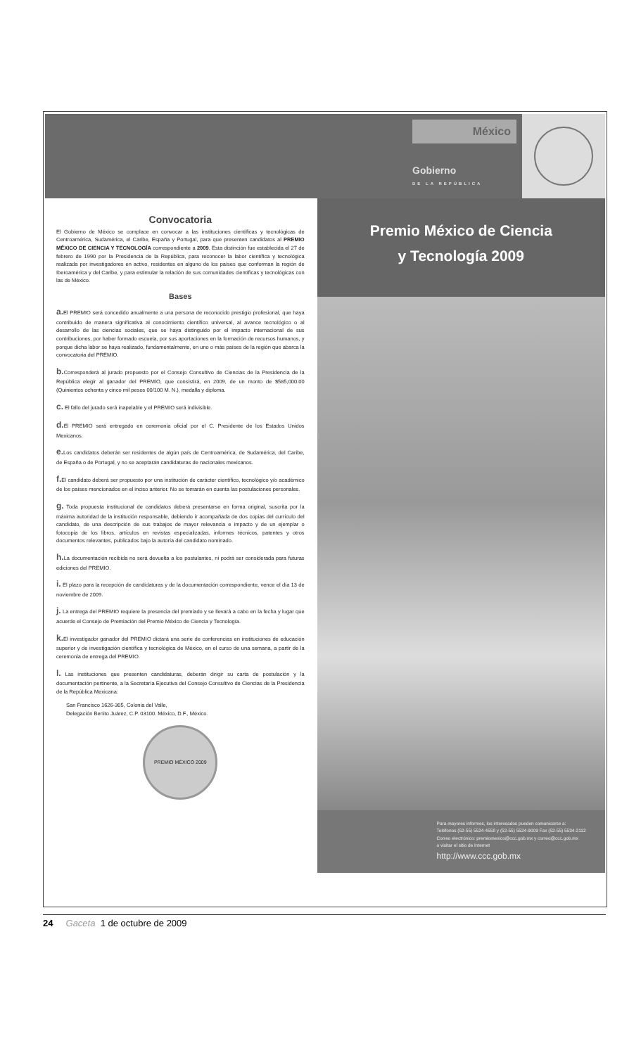México
Gobierno
DE LA REPÚBLICA
Convocatoria
El Gobierno de México se complace en convocar a las instituciones científicas y tecnológicas de Centroamérica, Sudamérica, el Caribe, España y Portugal, para que presenten candidatos al PREMIO MÉXICO DE CIENCIA Y TECNOLOGÍA correspondiente a 2009. Esta distinción fue establecida el 27 de febrero de 1990 por la Presidencia de la República, para reconocer la labor científica y tecnológica realizada por investigadores en activo, residentes en alguno de los países que conforman la región de Iberoamérica y del Caribe, y para estimular la relación de sus comunidades científicas y tecnológicas con las de México.
Bases
a. El PREMIO será concedido anualmente a una persona de reconocido prestigio profesional, que haya contribuido de manera significativa al conocimiento científico universal, al avance tecnológico o al desarrollo de las ciencias sociales, que se haya distinguido por el impacto internacional de sus contribuciones, por haber formado escuela, por sus aportaciones en la formación de recursos humanos, y porque dicha labor se haya realizado, fundamentalmente, en uno o más países de la región que abarca la convocatoria del PREMIO.
b. Corresponderá al jurado propuesto por el Consejo Consultivo de Ciencias de la Presidencia de la República elegir al ganador del PREMIO, que consistirá, en 2009, de un monto de $585,000.00 (Quinientos ochenta y cinco mil pesos 00/100 M. N.), medalla y diploma.
c. El fallo del jurado será inapelable y el PREMIO será indivisible.
d. El PREMIO será entregado en ceremonia oficial por el C. Presidente de los Estados Unidos Mexicanos.
e. Los candidatos deberán ser residentes de algún país de Centroamérica, de Sudamérica, del Caribe, de España o de Portugal, y no se aceptarán candidaturas de nacionales mexicanos.
f. El candidato deberá ser propuesto por una institución de carácter científico, tecnológico y/o académico de los países mencionados en el inciso anterior. No se tomarán en cuenta las postulaciones personales.
g. Toda propuesta institucional de candidatos deberá presentarse en forma original, suscrita por la máxima autoridad de la institución responsable, debiendo ir acompañada de dos copias del currículo del candidato, de una descripción de sus trabajos de mayor relevancia e impacto y de un ejemplar o fotocopia de los libros, artículos en revistas especializadas, informes técnicos, patentes y otros documentos relevantes, publicados bajo la autoría del candidato nominado.
h. La documentación recibida no será devuelta a los postulantes, ni podrá ser considerada para futuras ediciones del PREMIO.
i. El plazo para la recepción de candidaturas y de la documentación correspondiente, vence el día 13 de noviembre de 2009.
j. La entrega del PREMIO requiere la presencia del premiado y se llevará a cabo en la fecha y lugar que acuerde el Consejo de Premiación del Premio México de Ciencia y Tecnología.
k. El investigador ganador del PREMIO dictará una serie de conferencias en instituciones de educación superior y de investigación científica y tecnológica de México, en el curso de una semana, a partir de la ceremonia de entrega del PREMIO.
l. Las instituciones que presenten candidaturas, deberán dirigir su carta de postulación y la documentación pertinente, a la Secretaría Ejecutiva del Consejo Consultivo de Ciencias de la Presidencia de la República Mexicana:
San Francisco 1626-305, Colonia del Valle,
Delegación Benito Juárez, C.P. 03100. México, D.F., México.
PREMIO MÉXICO 2009
Premio México de Ciencia
y Tecnología 2009
Para mayores informes, los interesados pueden comunicarse a:
Teléfonos (52-55) 5524-4558 y (52-55) 5524-9009 Fax (52-55) 5534-2112
Correo electrónico: premiomexico@ccc.gob.mx y correo@ccc.gob.mx
o visitar el sitio de Internet
http://www.ccc.gob.mx
24 Gaceta 1 de octubre de 2009